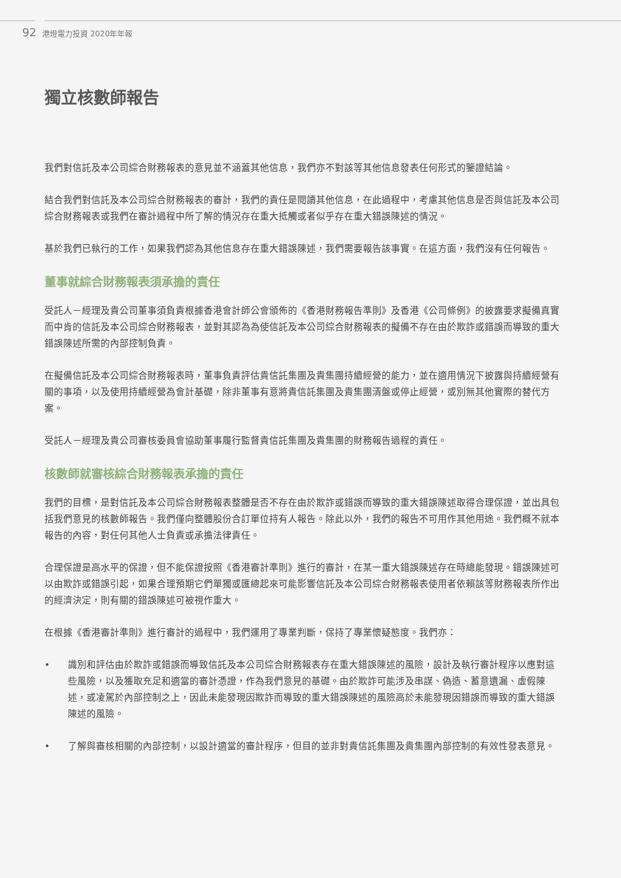92 港燈電力投資 2020年年報
獨立核數師報告
我們對信託及本公司綜合財務報表的意見並不涵蓋其他信息，我們亦不對該等其他信息發表任何形式的鑒證結論。
結合我們對信託及本公司綜合財務報表的審計，我們的責任是閱讀其他信息，在此過程中，考慮其他信息是否與信託及本公司綜合財務報表或我們在審計過程中所了解的情況存在重大抵觸或者似乎存在重大錯誤陳述的情況。
基於我們已執行的工作，如果我們認為其他信息存在重大錯誤陳述，我們需要報告該事實。在這方面，我們沒有任何報告。
董事就綜合財務報表須承擔的責任
受託人－經理及貴公司董事須負責根據香港會計師公會頒佈的《香港財務報告準則》及香港《公司條例》的披露要求擬備真實而中肯的信託及本公司綜合財務報表，並對其認為為使信託及本公司綜合財務報表的擬備不存在由於欺詐或錯誤而導致的重大錯誤陳述所需的內部控制負責。
在擬備信託及本公司綜合財務報表時，董事負責評估貴信託集團及貴集團持續經營的能力，並在適用情況下披露與持續經營有關的事項，以及使用持續經營為會計基礎，除非董事有意將貴信託集團及貴集團清盤或停止經營，或別無其他實際的替代方案。
受託人－經理及貴公司審核委員會協助董事履行監督貴信託集團及貴集團的財務報告過程的責任。
核數師就審核綜合財務報表承擔的責任
我們的目標，是對信託及本公司綜合財務報表整體是否不存在由於欺詐或錯誤而導致的重大錯誤陳述取得合理保證，並出具包括我們意見的核數師報告。我們僅向整體股份合訂單位持有人報告。除此以外，我們的報告不可用作其他用途。我們概不就本報告的內容，對任何其他人士負責或承擔法律責任。
合理保證是高水平的保證，但不能保證按照《香港審計準則》進行的審計，在某一重大錯誤陳述存在時總能發現。錯誤陳述可以由欺詐或錯誤引起，如果合理預期它們單獨或匯總起來可能影響信託及本公司綜合財務報表使用者依賴該等財務報表所作出的經濟決定，則有關的錯誤陳述可被視作重大。
在根據《香港審計準則》進行審計的過程中，我們運用了專業判斷，保持了專業懷疑態度。我們亦：
• 識別和評估由於欺詐或錯誤而導致信託及本公司綜合財務報表存在重大錯誤陳述的風險，設計及執行審計程序以應對這些風險，以及獲取充足和適當的審計憑證，作為我們意見的基礎。由於欺詐可能涉及串謀、偽造、蓄意遺漏、虛假陳述，或凌駕於內部控制之上，因此未能發現因欺詐而導致的重大錯誤陳述的風險高於未能發現因錯誤而導致的重大錯誤陳述的風險。
• 了解與審核相關的內部控制，以設計適當的審計程序，但目的並非對貴信託集團及貴集團內部控制的有效性發表意見。